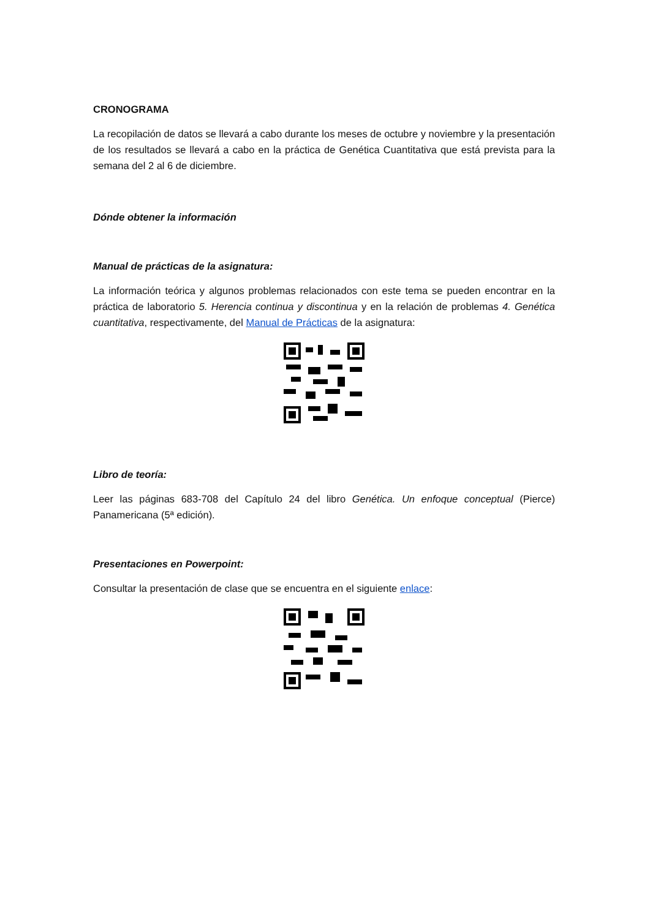CRONOGRAMA
La recopilación de datos se llevará a cabo durante los meses de octubre y noviembre y la presentación de los resultados se llevará a cabo en la práctica de Genética Cuantitativa que está prevista para la semana del 2 al 6 de diciembre.
Dónde obtener la información
Manual de prácticas de la asignatura:
La información teórica y algunos problemas relacionados con este tema se pueden encontrar en la práctica de laboratorio 5. Herencia continua y discontinua y en la relación de problemas 4. Genética cuantitativa, respectivamente, del Manual de Prácticas de la asignatura:
Libro de teoría:
Leer las páginas 683-708 del Capítulo 24 del libro Genética. Un enfoque conceptual (Pierce) Panamericana (5ª edición).
Presentaciones en Powerpoint:
Consultar la presentación de clase que se encuentra en el siguiente enlace: